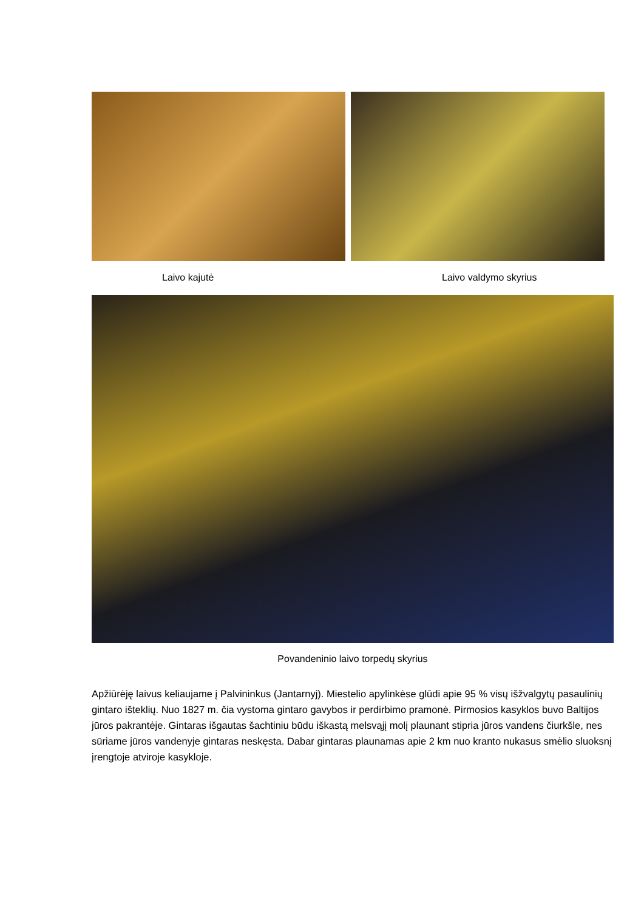Laivo kajutė Laivo valdymo skyrius
Povandeninio laivo torpedų skyrius
Apžiūrėję laivus keliaujame į Palvininkus (Jantarnyj). Miestelio apylinkėse glūdi apie 95 % visų išžvalgytų pasaulinių gintaro išteklių. Nuo 1827 m. čia vystoma gintaro gavybos ir perdirbimo pramonė. Pirmosios kasyklos buvo Baltijos jūros pakrantėje. Gintaras išgautas šachtiniu būdu iškastą melsvąjį molį plaunant stipria jūros vandens čiurkšle, nes sūriame jūros vandenyje gintaras neskęsta. Dabar gintaras plaunamas apie 2 km nuo kranto nukasus smėlio sluoksnį įrengtoje atviroje kasykloje.